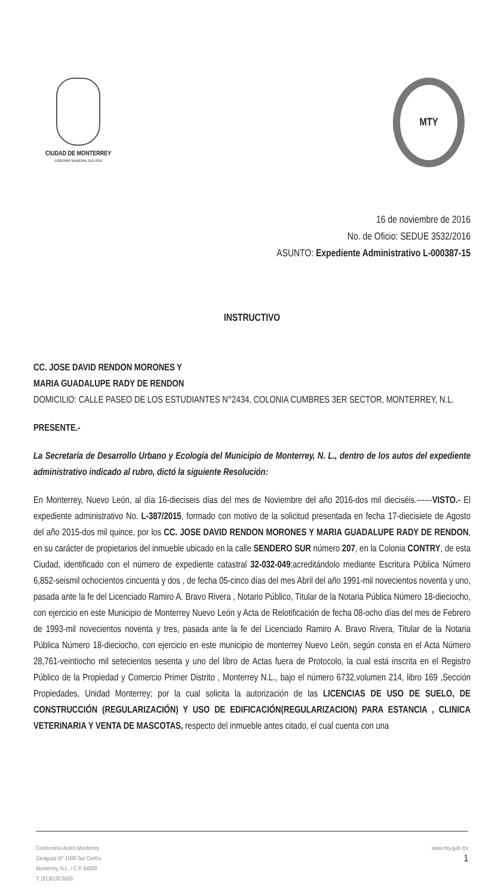CIUDAD DE MONTERREY
GOBIERNO MUNICIPAL 2015-2018
MTY
16 de noviembre de 2016
No. de Oficio: SEDUE 3532/2016
ASUNTO: Expediente Administrativo L-000387-15
INSTRUCTIVO
CC. JOSE DAVID RENDON MORONES Y
MARIA GUADALUPE RADY DE RENDON
DOMICILIO: CALLE PASEO DE LOS ESTUDIANTES N°2434, COLONIA CUMBRES 3ER SECTOR, MONTERREY, N.L.
PRESENTE.-
La Secretaría de Desarrollo Urbano y Ecología del Municipio de Monterrey, N. L., dentro de los autos del expediente administrativo indicado al rubro, dictó la siguiente Resolución:
En Monterrey, Nuevo León, al día 16-dieciseis días del mes de Noviembre del año 2016-dos mil dieciséis.------VISTO.- El expediente administrativo No. L-387/2015, formado con motivo de la solicitud presentada en fecha 17-diecisiete de Agosto del año 2015-dos mil quince, por los CC. JOSE DAVID RENDON MORONES Y MARIA GUADALUPE RADY DE RENDON, en su carácter de propietarios del inmueble ubicado en la calle SENDERO SUR número 207, en la Colonia CONTRY, de esta Ciudad, identificado con el número de expediente catastral 32-032-049;acreditándolo mediante Escritura Pública Número 6,852-seismil ochocientos cincuenta y dos , de fecha 05-cinco días del mes Abril del año 1991-mil novecientos noventa y uno, pasada ante la fe del Licenciado Ramiro A. Bravo Rivera , Notario Público, Titular de la Notaria Pública Número 18-dieciocho, con ejercicio en este Municipio de Monterrey Nuevo León y Acta de Relotificación de fecha 08-ocho días del mes de Febrero de 1993-mil novecientos noventa y tres, pasada ante la fe del Licenciado Ramiro A. Bravo Rivera, Titular de la Notaria Pública Número 18-dieciocho, con ejercicio en este municipio de monterrey Nuevo León, según consta en el Acta Número 28,761-veintiocho mil setecientos sesenta y uno del libro de Actas fuera de Protocolo, la cual está inscrita en el Registro Público de la Propiedad y Comercio Primer Distrito , Monterrey N.L., bajo el número 6732,volumen 214, libro 169 ,Sección Propiedades, Unidad Monterrey; por la cual solicita la autorización de las LICENCIAS DE USO DE SUELO, DE CONSTRUCCIÓN (REGULARIZACIÓN) Y USO DE EDIFICACIÓN(REGULARIZACION) PARA ESTANCIA , CLINICA VETERINARIA Y VENTA DE MASCOTAS, respecto del inmueble antes citado, el cual cuenta con una
Condominio Acero Monterrey
Zaragoza N° 1000 Sur Centro.
Monterrey, N.L. / C.P. 64000
T. (81)8130.6565
www.mty.gob.mx
1